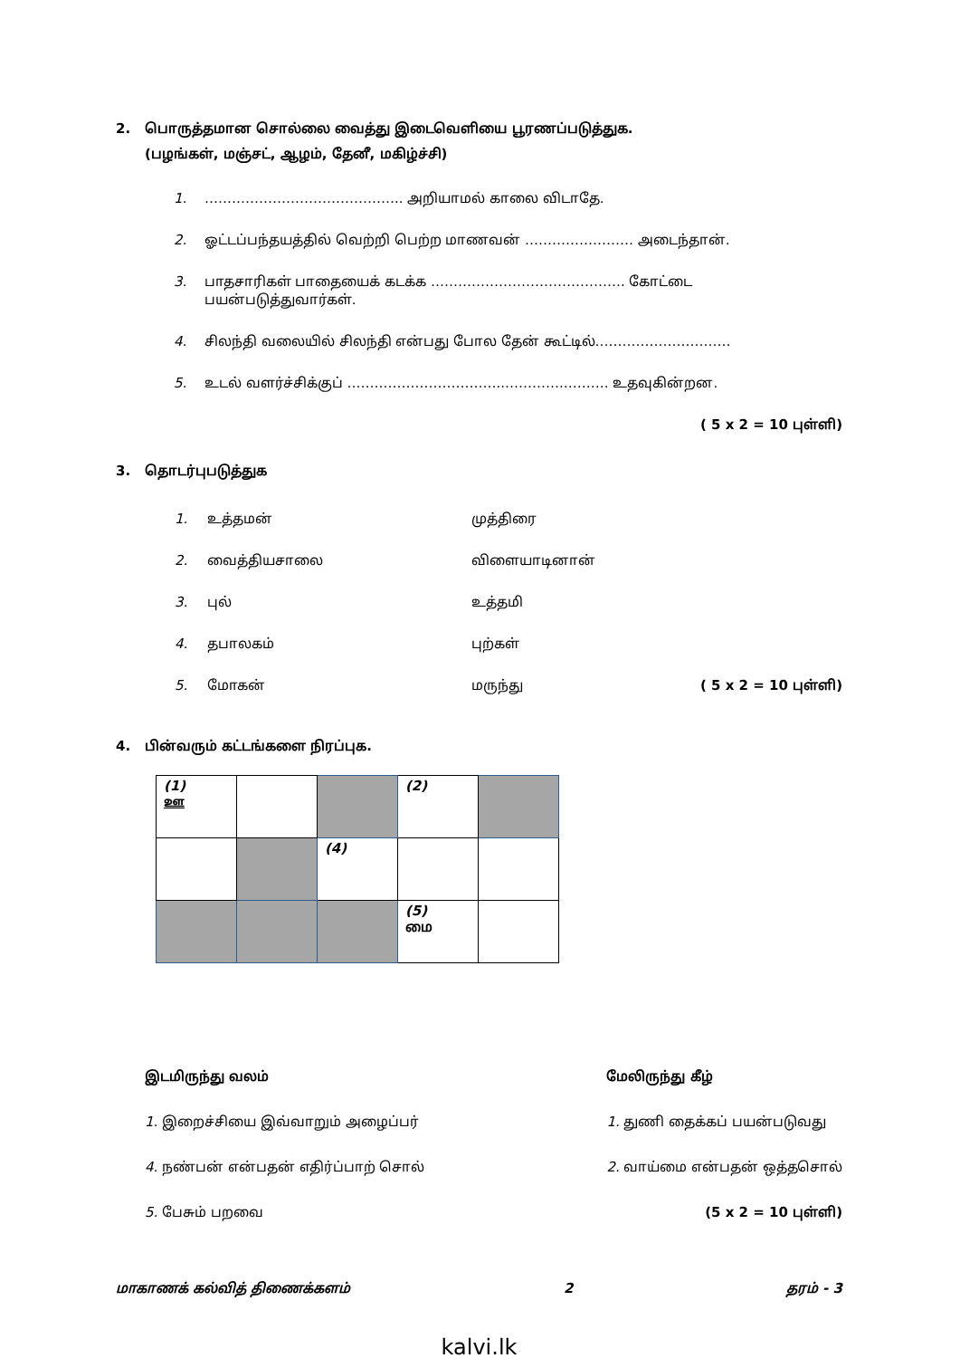2. பொருத்தமான சொல்லை வைத்து இடைவெளியை பூரணப்படுத்துக.
(பழங்கள், மஞ்சட், ஆழம், தேனீ, மகிழ்ச்சி)
1. …………………………………….. அறியாமல் காலை விடாதே.
2. ஓட்டப்பந்தயத்தில் வெற்றி பெற்ற மாணவன் …………………… அடைந்தான்.
3. பாதசாரிகள் பாதையைக் கடக்க ……………………………………. கோட்டை பயன்படுத்துவார்கள்.
4. சிலந்தி வலையில் சிலந்தி என்பது போல தேன் கூட்டில்…………………………
5. உடல் வளர்ச்சிக்குப் ……………………………..………….………. உதவுகின்றன.
( 5 x 2 = 10 புள்ளி)
3. தொடர்புபடுத்துக
| 1. | உத்தமன் | முத்திரை | |
| 2. | வைத்தியசாலை | விளையாடினான் | |
| 3. | புல் | உத்தமி | |
| 4. | தபாலகம் | புற்கள் | |
| 5. | மோகன் | மருந்து | ( 5 x 2 = 10 புள்ளி) |
4. பின்வரும் கட்டங்களை நிரப்புக.
| (1) ஊ | | | (2) | |
| | | (4) | | |
| | | | (5) மை | |
இடமிருந்து வலம்
1. இறைச்சியை இவ்வாறும் அழைப்பர்
4. நண்பன் என்பதன் எதிர்ப்பாற் சொல்
5. பேசும் பறவை
மேலிருந்து கீழ்
1. துணி தைக்கப் பயன்படுவது
2. வாய்மை என்பதன் ஒத்தசொல்
(5 x 2 = 10 புள்ளி)
மாகாணக் கல்வித் திணைக்களம் 2 தரம் - 3
kalvi.lk